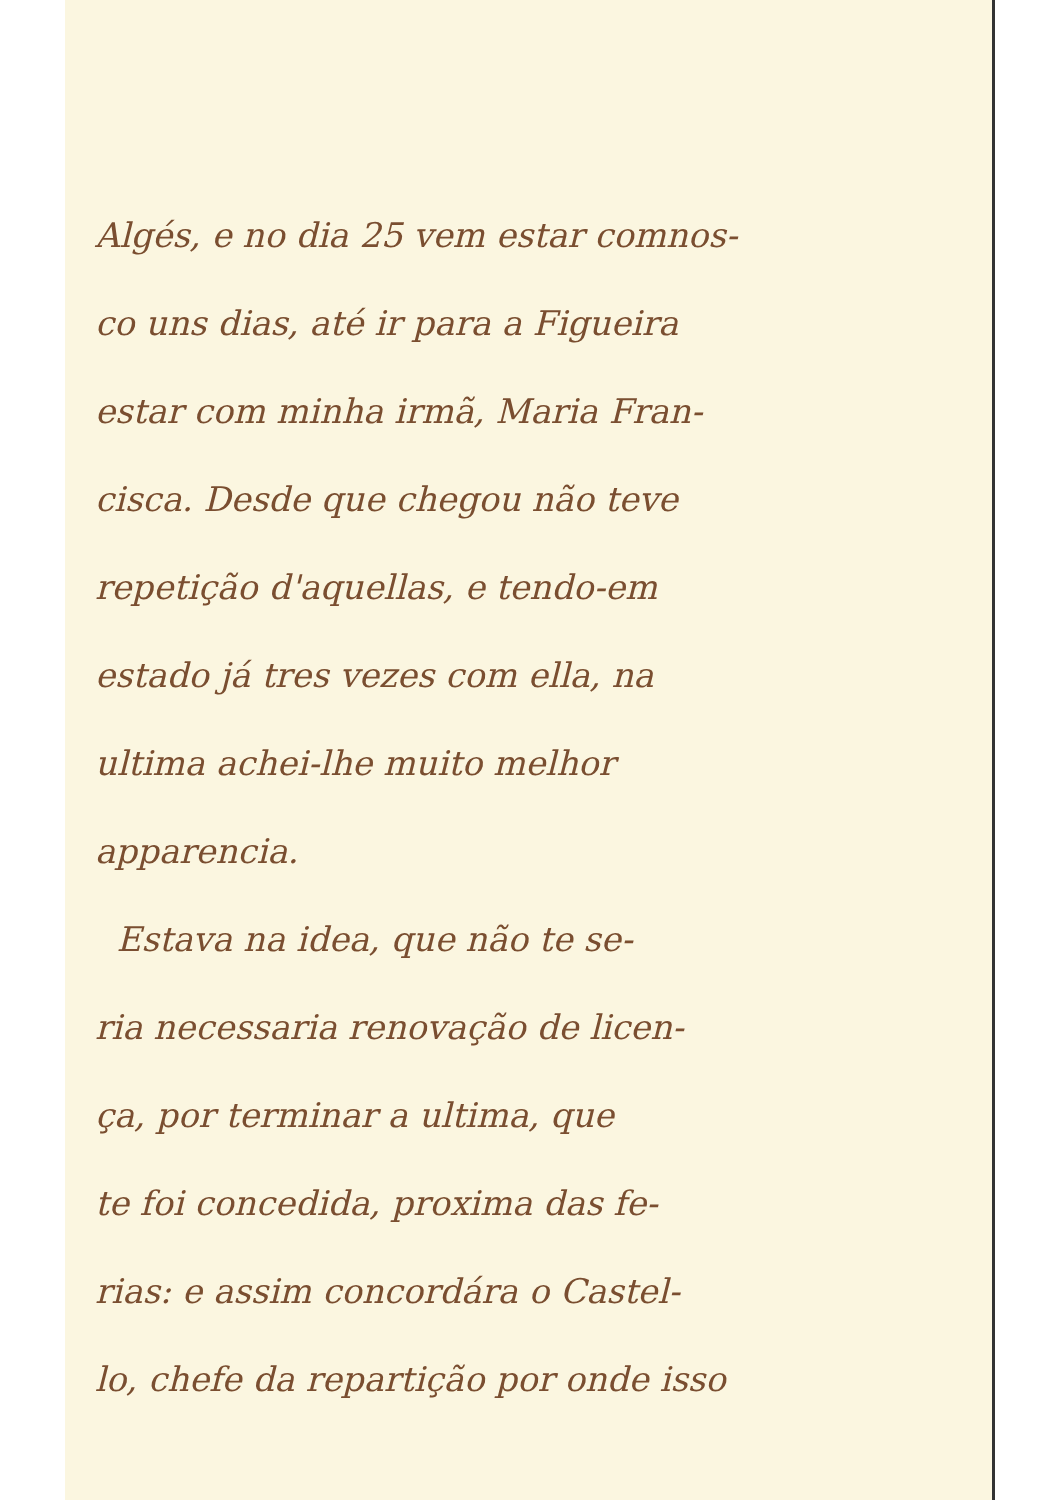Algés, e no dia 25 vem estar comnos-
co uns dias, até ir para a Figueira
estar com minha irmã, Maria Fran-
cisca. Desde que chegou não teve
repetição d'aquellas, e tendo-em
estado já tres vezes com ella, na
ultima achei-lhe muito melhor
apparencia.
Estava na idea, que não te se-
ria necessaria renovação de licen-
ça, por terminar a ultima, que
te foi concedida, proxima das fe-
rias: e assim concordára o Castel-
lo, chefe da repartição por onde isso